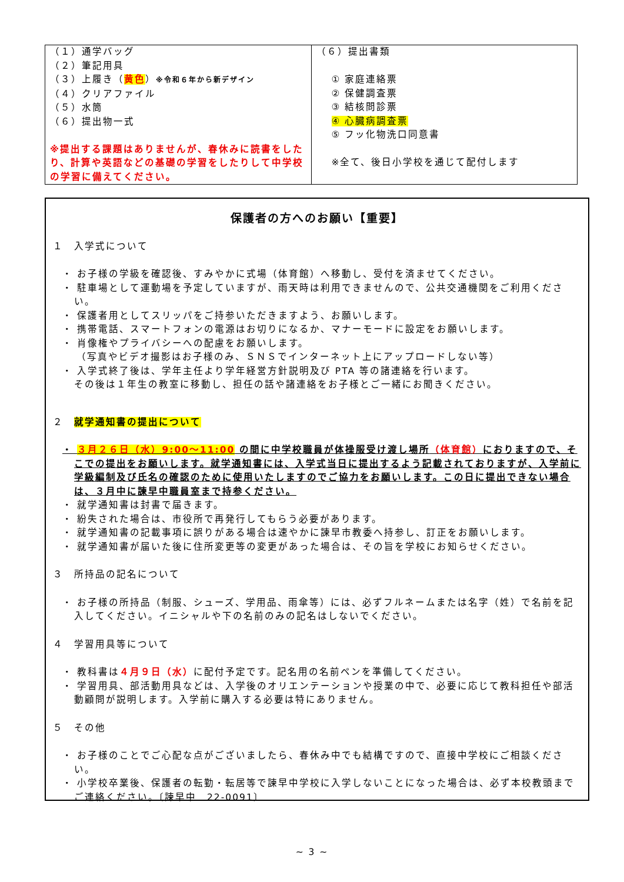| （１）通学バッグ （２）筆記用具 （３）上履き（ 黄色 ） ※令和６年から新デザイン （４）クリアファイル （５）水筒 （６）提出物一式 ※提出する課題はありませんが、春休みに読書をしたり、計算や英語などの基礎の学習をしたりして中学校の学習に備えてください。 | （６）提出書類 ① 家庭連絡票 ② 保健調査票 ③ 結核問診票 ④ 心臓病調査票 ⑤ フッ化物洗口同意書 ※全て、後日小学校を通じて配付します |
保護者の方へのお願い【重要】
１　入学式について
・ お子様の学級を確認後、すみやかに式場（体育館）へ移動し、受付を済ませてください。
・ 駐車場として運動場を予定していますが、雨天時は利用できませんので、公共交通機関をご利用ください。
・ 保護者用としてスリッパをご持参いただきますよう、お願いします。
・ 携帯電話、スマートフォンの電源はお切りになるか、マナーモードに設定をお願いします。
・ 肖像権やプライバシーへの配慮をお願いします。
（写真やビデオ撮影はお子様のみ、ＳＮＳでインターネット上にアップロードしない等）
・ 入学式終了後は、学年主任より学年経営方針説明及び PTA 等の諸連絡を行います。
その後は１年生の教室に移動し、担任の話や諸連絡をお子様とご一緒にお聞きください。
２　就学通知書の提出について
・ ３月２６日（水）9:00～11:00 の間に中学校職員が体操服受け渡し場所（体育館）におりますので、そこでの提出をお願いします。就学通知書には、入学式当日に提出するよう記載されておりますが、入学前に学級編制及び氏名の確認のために使用いたしますのでご協力をお願いします。この日に提出できない場合は、３月中に諫早中職員室まで持参ください。
・ 就学通知書は封書で届きます。
・ 紛失された場合は、市役所で再発行してもらう必要があります。
・ 就学通知書の記載事項に誤りがある場合は速やかに諫早市教委へ持参し、訂正をお願いします。
・ 就学通知書が届いた後に住所変更等の変更があった場合は、その旨を学校にお知らせください。
３　所持品の記名について
・ お子様の所持品（制服、シューズ、学用品、雨傘等）には、必ずフルネームまたは名字（姓）で名前を記入してください。イニシャルや下の名前のみの記名はしないでください。
４　学習用具等について
・ 教科書は４月９日（水）に配付予定です。記名用の名前ペンを準備してください。
・ 学習用具、部活動用具などは、入学後のオリエンテーションや授業の中で、必要に応じて教科担任や部活動顧問が説明します。入学前に購入する必要は特にありません。
５　その他
・ お子様のことでご心配な点がございましたら、春休み中でも結構ですので、直接中学校にご相談ください。
・ 小学校卒業後、保護者の転勤・転居等で諫早中学校に入学しないことになった場合は、必ず本校教頭までご連絡ください。〔諫早中　22-0091〕
~ 3 ~